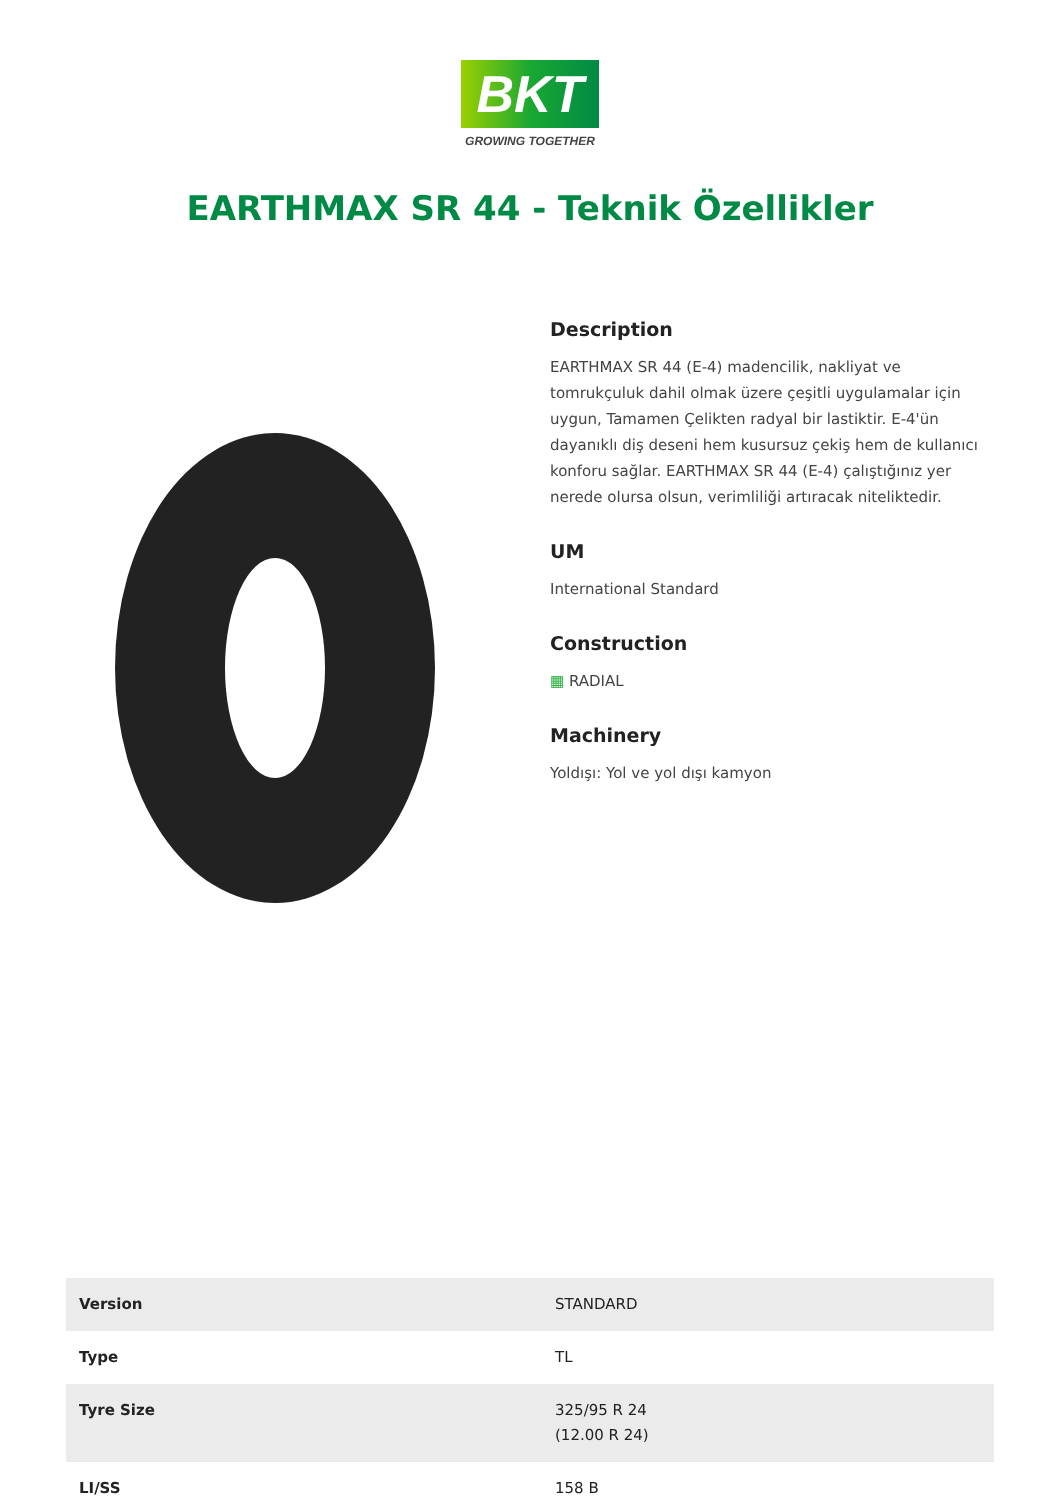BKT
GROWING TOGETHER
EARTHMAX SR 44 - Teknik Özellikler
Description
EARTHMAX SR 44 (E-4) madencilik, nakliyat ve tomrukçuluk dahil olmak üzere çeşitli uygulamalar için uygun, Tamamen Çelikten radyal bir lastiktir. E-4'ün dayanıklı diş deseni hem kusursuz çekiş hem de kullanıcı konforu sağlar. EARTHMAX SR 44 (E-4) çalıştığınız yer nerede olursa olsun, verimliliği artıracak niteliktedir.
UM
International Standard
Construction
▦ RADIAL
Machinery
Yoldışı: Yol ve yol dışı kamyon
| Version | STANDARD |
| Type | TL |
| Tyre Size | 325/95 R 24 (12.00 R 24) |
| LI/SS | 158 B |